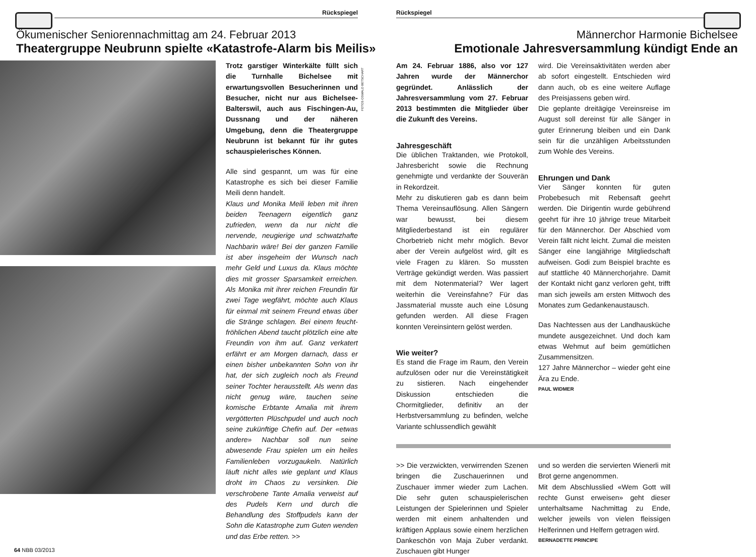Rückspiegel
Ökumenischer Seniorennachmittag am 24. Februar 2013
Theatergruppe Neubrunn spielte «Katastrofe-Alarm bis Meilis»
Trotz garstiger Winterkälte füllt sich die Turnhalle Bichelsee mit erwartungsvollen Besucherinnen und Besucher, nicht nur aus Bichelsee-Balterswil, auch aus Fischingen-Au, Dussnang und der näheren Umgebung, denn die Theatergruppe Neubrunn ist bekannt für ihr gutes schauspielerisches Können.
Alle sind gespannt, um was für eine Katastrophe es sich bei dieser Familie Meili denn handelt.
Klaus und Monika Meili leben mit ihren beiden Teenagern eigentlich ganz zufrieden, wenn da nur nicht die nervende, neugierige und schwatzhafte Nachbarin wäre! Bei der ganzen Familie ist aber insgeheim der Wunsch nach mehr Geld und Luxus da. Klaus möchte dies mit grosser Sparsamkeit erreichen. Als Monika mit ihrer reichen Freundin für zwei Tage wegfährt, möchte auch Klaus für einmal mit seinem Freund etwas über die Stränge schlagen. Bei einem feucht-fröhlichen Abend taucht plötzlich eine alte Freundin von ihm auf. Ganz verkatert erfährt er am Morgen darnach, dass er einen bisher unbekannten Sohn von ihr hat, der sich zugleich noch als Freund seiner Tochter herausstellt. Als wenn das nicht genug wäre, tauchen seine komische Erbtante Amalia mit ihrem vergötterten Plüschpudel und auch noch seine zukünftige Chefin auf. Der «etwas andere» Nachbar soll nun seine abwesende Frau spielen um ein heiles Familienleben vorzugaukeln. Natürlich läuft nicht alles wie geplant und Klaus droht im Chaos zu versinken. Die verschrobene Tante Amalia verweist auf des Pudels Kern und durch die Behandlung des Stoffpudels kann der Sohn die Katastrophe zum Guten wenden und das Erbe retten. >>
FOTOS OSWALD BETSCHART
64 NBB 03/2013
Rückspiegel
Männerchor Harmonie Bichelsee
Emotionale Jahresversammlung kündigt Ende an
Am 24. Februar 1886, also vor 127 Jahren wurde der Männerchor gegründet. Anlässlich der Jahresversammlung vom 27. Februar 2013 bestimmten die Mitglieder über die Zukunft des Vereins.
Jahresgeschäft
Die üblichen Traktanden, wie Protokoll, Jahresbericht sowie die Rechnung genehmigte und verdankte der Souverän in Rekordzeit.
Mehr zu diskutieren gab es dann beim Thema Vereinsauflösung. Allen Sängern war bewusst, bei diesem Mitgliederbestand ist ein regulärer Chorbetrieb nicht mehr möglich. Bevor aber der Verein aufgelöst wird, gilt es viele Fragen zu klären. So mussten Verträge gekündigt werden. Was passiert mit dem Notenmaterial? Wer lagert weiterhin die Vereinsfahne? Für das Jassmaterial musste auch eine Lösung gefunden werden. All diese Fragen konnten Vereinsintern gelöst werden.
Wie weiter?
Es stand die Frage im Raum, den Verein aufzulösen oder nur die Vereinstätigkeit zu sistieren. Nach eingehender Diskussion entschieden die Chormitglieder, definitiv an der Herbstversammlung zu befinden, welche Variante schlussendlich gewählt
wird. Die Vereinsaktivitäten werden aber ab sofort eingestellt. Entschieden wird dann auch, ob es eine weitere Auflage des Preisjassens geben wird.
Die geplante dreitägige Vereinsreise im August soll dereinst für alle Sänger in guter Erinnerung bleiben und ein Dank sein für die unzähligen Arbeitsstunden zum Wohle des Vereins.
Ehrungen und Dank
Vier Sänger konnten für guten Probebesuch mit Rebensaft geehrt werden. Die Dirigentin wurde gebührend geehrt für ihre 10 jährige treue Mitarbeit für den Männerchor. Der Abschied vom Verein fällt nicht leicht. Zumal die meisten Sänger eine langjährige Mitgliedschaft aufweisen. Godi zum Beispiel brachte es auf stattliche 40 Männerchorjahre. Damit der Kontakt nicht ganz verloren geht, trifft man sich jeweils am ersten Mittwoch des Monates zum Gedankenaustausch.
Das Nachtessen aus der Landhausküche mundete ausgezeichnet. Und doch kam etwas Wehmut auf beim gemütlichen Zusammensitzen.
127 Jahre Männerchor – wieder geht eine Ära zu Ende.
PAUL WIDMER
>> Die verzwickten, verwirrenden Szenen bringen die Zuschauerinnen und Zuschauer immer wieder zum Lachen. Die sehr guten schauspielerischen Leistungen der Spielerinnen und Spieler werden mit einem anhaltenden und kräftigen Applaus sowie einem herzlichen Dankeschön von Maja Zuber verdankt. Zuschauen gibt Hunger
und so werden die servierten Wienerli mit Brot gerne angenommen.
Mit dem Abschlusslied «Wem Gott will rechte Gunst erweisen» geht dieser unterhaltsame Nachmittag zu Ende, welcher jeweils von vielen fleissigen Helferinnen und Helfern getragen wird.
BERNADETTE PRINCIPE